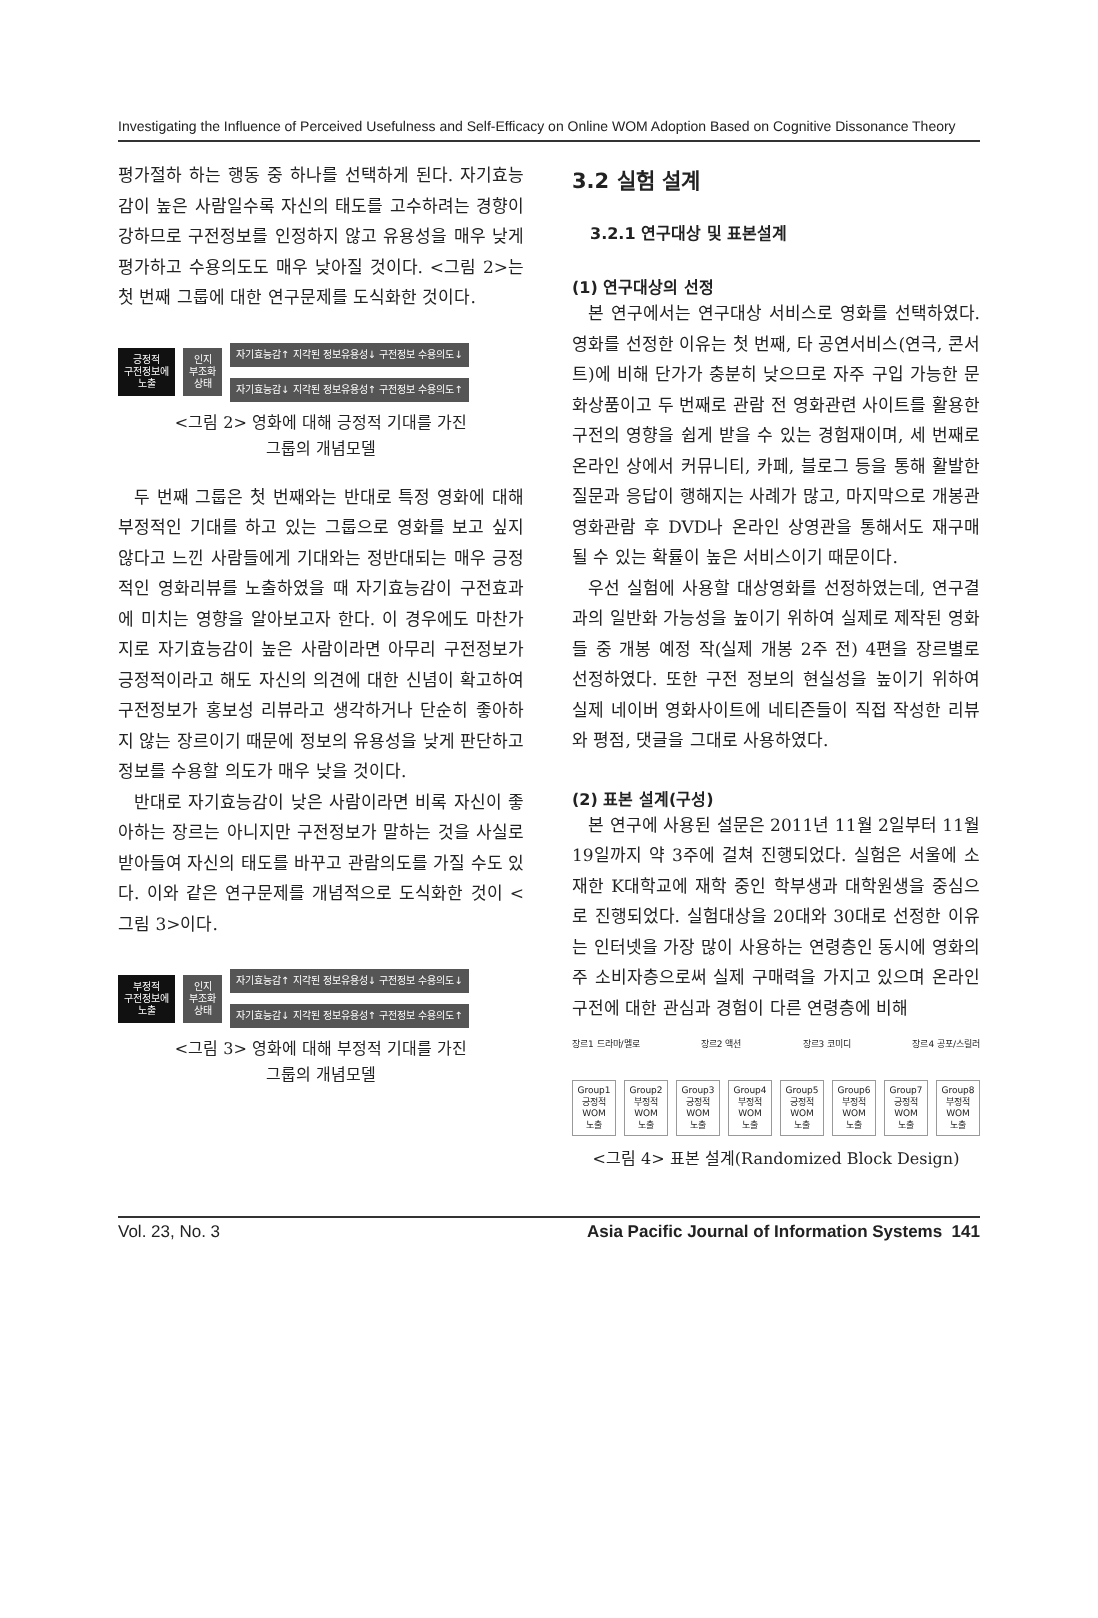Investigating the Influence of Perceived Usefulness and Self-Efficacy on Online WOM Adoption Based on Cognitive Dissonance Theory
평가절하 하는 행동 중 하나를 선택하게 된다. 자기효능감이 높은 사람일수록 자신의 태도를 고수하려는 경향이 강하므로 구전정보를 인정하지 않고 유용성을 매우 낮게 평가하고 수용의도도 매우 낮아질 것이다. <그림 2>는 첫 번째 그룹에 대한 연구문제를 도식화한 것이다.
긍정적
구전정보에
노출
인지
부조화
상태
자기효능감↑ 지각된 정보유용성↓ 구전정보 수용의도↓
자기효능감↓ 지각된 정보유용성↑ 구전정보 수용의도↑
<그림 2> 영화에 대해 긍정적 기대를 가진
그룹의 개념모델
두 번째 그룹은 첫 번째와는 반대로 특정 영화에 대해 부정적인 기대를 하고 있는 그룹으로 영화를 보고 싶지 않다고 느낀 사람들에게 기대와는 정반대되는 매우 긍정적인 영화리뷰를 노출하였을 때 자기효능감이 구전효과에 미치는 영향을 알아보고자 한다. 이 경우에도 마찬가지로 자기효능감이 높은 사람이라면 아무리 구전정보가 긍정적이라고 해도 자신의 의견에 대한 신념이 확고하여 구전정보가 홍보성 리뷰라고 생각하거나 단순히 좋아하지 않는 장르이기 때문에 정보의 유용성을 낮게 판단하고 정보를 수용할 의도가 매우 낮을 것이다.
반대로 자기효능감이 낮은 사람이라면 비록 자신이 좋아하는 장르는 아니지만 구전정보가 말하는 것을 사실로 받아들여 자신의 태도를 바꾸고 관람의도를 가질 수도 있다. 이와 같은 연구문제를 개념적으로 도식화한 것이 <그림 3>이다.
부정적
구전정보에
노출
인지
부조화
상태
자기효능감↑ 지각된 정보유용성↓ 구전정보 수용의도↓
자기효능감↓ 지각된 정보유용성↑ 구전정보 수용의도↑
<그림 3> 영화에 대해 부정적 기대를 가진
그룹의 개념모델
3.2 실험 설계
3.2.1 연구대상 및 표본설계
(1) 연구대상의 선정
본 연구에서는 연구대상 서비스로 영화를 선택하였다. 영화를 선정한 이유는 첫 번째, 타 공연서비스(연극, 콘서트)에 비해 단가가 충분히 낮으므로 자주 구입 가능한 문화상품이고 두 번째로 관람 전 영화관련 사이트를 활용한 구전의 영향을 쉽게 받을 수 있는 경험재이며, 세 번째로 온라인 상에서 커뮤니티, 카페, 블로그 등을 통해 활발한 질문과 응답이 행해지는 사례가 많고, 마지막으로 개봉관 영화관람 후 DVD나 온라인 상영관을 통해서도 재구매 될 수 있는 확률이 높은 서비스이기 때문이다.
우선 실험에 사용할 대상영화를 선정하였는데, 연구결과의 일반화 가능성을 높이기 위하여 실제로 제작된 영화들 중 개봉 예정 작(실제 개봉 2주 전) 4편을 장르별로 선정하였다. 또한 구전 정보의 현실성을 높이기 위하여 실제 네이버 영화사이트에 네티즌들이 직접 작성한 리뷰와 평점, 댓글을 그대로 사용하였다.
(2) 표본 설계(구성)
본 연구에 사용된 설문은 2011년 11월 2일부터 11월 19일까지 약 3주에 걸쳐 진행되었다. 실험은 서울에 소재한 K대학교에 재학 중인 학부생과 대학원생을 중심으로 진행되었다. 실험대상을 20대와 30대로 선정한 이유는 인터넷을 가장 많이 사용하는 연령층인 동시에 영화의 주 소비자층으로써 실제 구매력을 가지고 있으며 온라인 구전에 대한 관심과 경험이 다른 연령층에 비해
장르1 드라마/멜로 장르2 액션 장르3 코미디 장르4 공포/스릴러
Group1 긍정적 WOM 노출
Group2 부정적 WOM 노출
Group3 긍정적 WOM 노출
Group4 부정적 WOM 노출
Group5 긍정적 WOM 노출
Group6 부정적 WOM 노출
Group7 긍정적 WOM 노출
Group8 부정적 WOM 노출
<그림 4> 표본 설계(Randomized Block Design)
Vol. 23, No. 3 Asia Pacific Journal of Information Systems 141